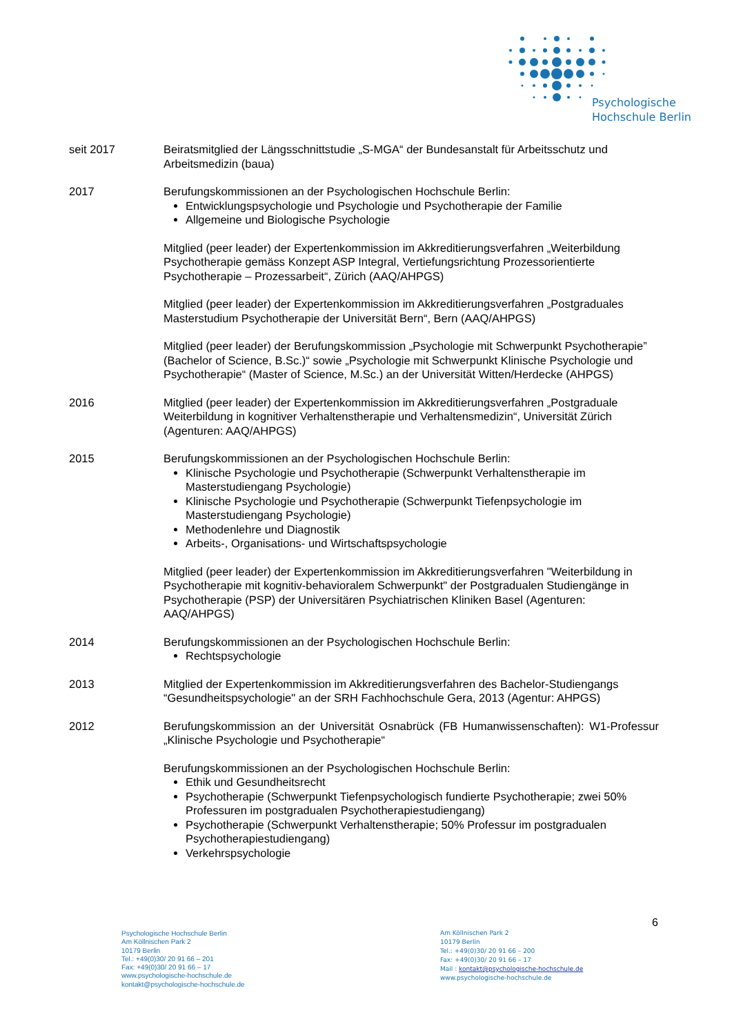Psychologische
Hochschule Berlin
seit 2017 Beiratsmitglied der Längsschnittstudie „S-MGA“ der Bundesanstalt für Arbeitsschutz und Arbeitsmedizin (baua)
2017 Berufungskommissionen an der Psychologischen Hochschule Berlin:
Entwicklungspsychologie und Psychologie und Psychotherapie der Familie
Allgemeine und Biologische Psychologie
Mitglied (peer leader) der Expertenkommission im Akkreditierungsverfahren „Weiterbildung Psychotherapie gemäss Konzept ASP Integral, Vertiefungsrichtung Prozessorientierte Psychotherapie – Prozessarbeit“, Zürich (AAQ/AHPGS)
Mitglied (peer leader) der Expertenkommission im Akkreditierungsverfahren „Postgraduales Masterstudium Psychotherapie der Universität Bern“, Bern (AAQ/AHPGS)
Mitglied (peer leader) der Berufungskommission „Psychologie mit Schwerpunkt Psychotherapie” (Bachelor of Science, B.Sc.)“ sowie „Psychologie mit Schwerpunkt Klinische Psychologie und Psychotherapie“ (Master of Science, M.Sc.) an der Universität Witten/Herdecke (AHPGS)
2016 Mitglied (peer leader) der Expertenkommission im Akkreditierungsverfahren „Postgraduale Weiterbildung in kognitiver Verhaltenstherapie und Verhaltensmedizin“, Universität Zürich (Agenturen: AAQ/AHPGS)
2015 Berufungskommissionen an der Psychologischen Hochschule Berlin:
Klinische Psychologie und Psychotherapie (Schwerpunkt Verhaltenstherapie im Masterstudiengang Psychologie)
Klinische Psychologie und Psychotherapie (Schwerpunkt Tiefenpsychologie im Masterstudiengang Psychologie)
Methodenlehre und Diagnostik
Arbeits-, Organisations- und Wirtschaftspsychologie
Mitglied (peer leader) der Expertenkommission im Akkreditierungsverfahren "Weiterbildung in Psychotherapie mit kognitiv-behavioralem Schwerpunkt" der Postgradualen Studiengänge in Psychotherapie (PSP) der Universitären Psychiatrischen Kliniken Basel (Agenturen: AAQ/AHPGS)
2014 Berufungskommissionen an der Psychologischen Hochschule Berlin:
Rechtspsychologie
2013 Mitglied der Expertenkommission im Akkreditierungsverfahren des Bachelor-Studiengangs “Gesundheitspsychologie" an der SRH Fachhochschule Gera, 2013 (Agentur: AHPGS)
2012 Berufungskommission an der Universität Osnabrück (FB Humanwissenschaften): W1-Professur „Klinische Psychologie und Psychotherapie“
Berufungskommissionen an der Psychologischen Hochschule Berlin:
Ethik und Gesundheitsrecht
Psychotherapie (Schwerpunkt Tiefenpsychologisch fundierte Psychotherapie; zwei 50% Professuren im postgradualen Psychotherapiestudiengang)
Psychotherapie (Schwerpunkt Verhaltenstherapie; 50% Professur im postgradualen Psychotherapiestudiengang)
Verkehrspsychologie
6
Psychologische Hochschule Berlin
Am Köllnischen Park 2
10179 Berlin
Tel.: +49(0)30/ 20 91 66 – 201
Fax: +49(0)30/ 20 91 66 – 17
www.psychologische-hochschule.de
kontakt@psychologische-hochschule.de
Am Köllnischen Park 2
10179 Berlin
Tel.: +49(0)30/ 20 91 66 – 200
Fax: +49(0)30/ 20 91 66 – 17
Mail : kontakt@psychologische-hochschule.de
www.psychologische-hochschule.de